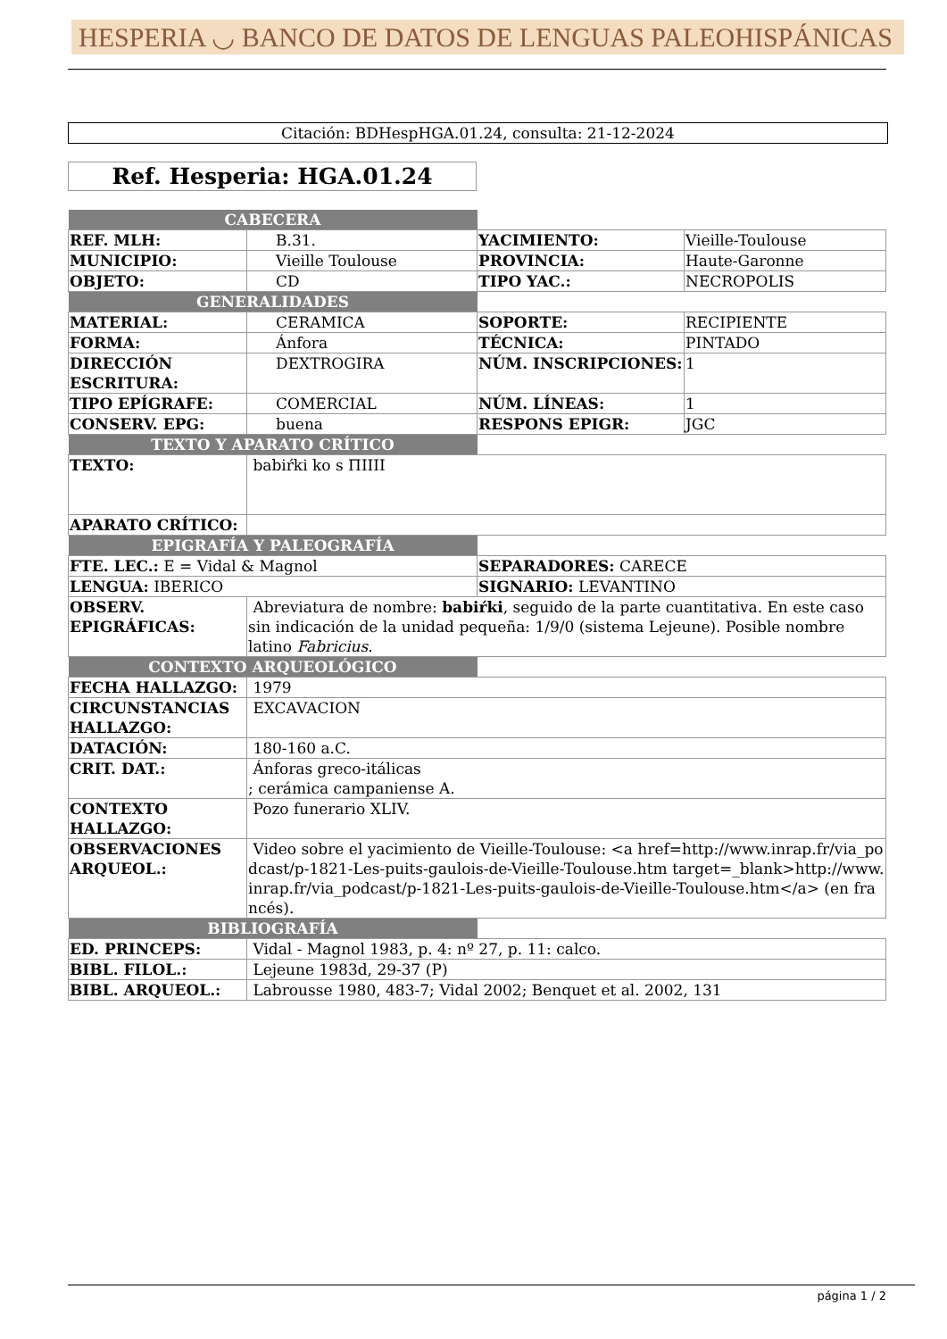HESPERIA ◡ BANCO DE DATOS DE LENGUAS PALEOHISPÁNICAS
Citación: BDHespHGA.01.24, consulta: 21-12-2024
Ref. Hesperia: HGA.01.24
| CABECERA | | | |
| REF. MLH: | B.31. | YACIMIENTO: | Vieille-Toulouse |
| MUNICIPIO: | Vieille Toulouse | PROVINCIA: | Haute-Garonne |
| OBJETO: | CD | TIPO YAC.: | NECROPOLIS |
| GENERALIDADES | | | |
| MATERIAL: | CERAMICA | SOPORTE: | RECIPIENTE |
| FORMA: | Ánfora | TÉCNICA: | PINTADO |
| DIRECCIÓN ESCRITURA: | DEXTROGIRA | NÚM. INSCRIPCIONES: | 1 |
| TIPO EPÍGRAFE: | COMERCIAL | NÚM. LÍNEAS: | 1 |
| CONSERV. EPG: | buena | RESPONS EPIGR: | JGC |
| TEXTO Y APARATO CRÍTICO | | | |
| TEXTO: | babiŕki ko s ΠIIII | | |
| APARATO CRÍTICO: | | | |
| EPIGRAFÍA Y PALEOGRAFÍA | | | |
| FTE. LEC.: E = Vidal & Magnol | | SEPARADORES: CARECE | |
| LENGUA: IBERICO | | SIGNARIO: LEVANTINO | |
| OBSERV. EPIGRÁFICAS: | Abreviatura de nombre: babiŕki , seguido de la parte cuantitativa. En este caso sin indicación de la unidad pequeña: 1/9/0 (sistema Lejeune). Posible nombre latino Fabricius . | | |
| CONTEXTO ARQUEOLÓGICO | | | |
| FECHA HALLAZGO: | 1979 | | |
| CIRCUNSTANCIAS HALLAZGO: | EXCAVACION | | |
| DATACIÓN: | 180-160 a.C. | | |
| CRIT. DAT.: | Ánforas greco-itálicas ; cerámica campaniense A. | | |
| CONTEXTO HALLAZGO: | Pozo funerario XLIV. | | |
| OBSERVACIONES ARQUEOL.: | Video sobre el yacimiento de Vieille-Toulouse: <a href=http://www.inrap.fr/via_podcast/p-1821-Les-puits-gaulois-de-Vieille-Toulouse.htm target=_blank>http://www.inrap.fr/via_podcast/p-1821-Les-puits-gaulois-de-Vieille-Toulouse.htm</a> (en francés). | | |
| BIBLIOGRAFÍA | | | |
| ED. PRINCEPS: | Vidal - Magnol 1983, p. 4: nº 27, p. 11: calco. | | |
| BIBL. FILOL.: | Lejeune 1983d, 29-37 (P) | | |
| BIBL. ARQUEOL.: | Labrousse 1980, 483-7; Vidal 2002; Benquet et al. 2002, 131 | | |
página 1 / 2